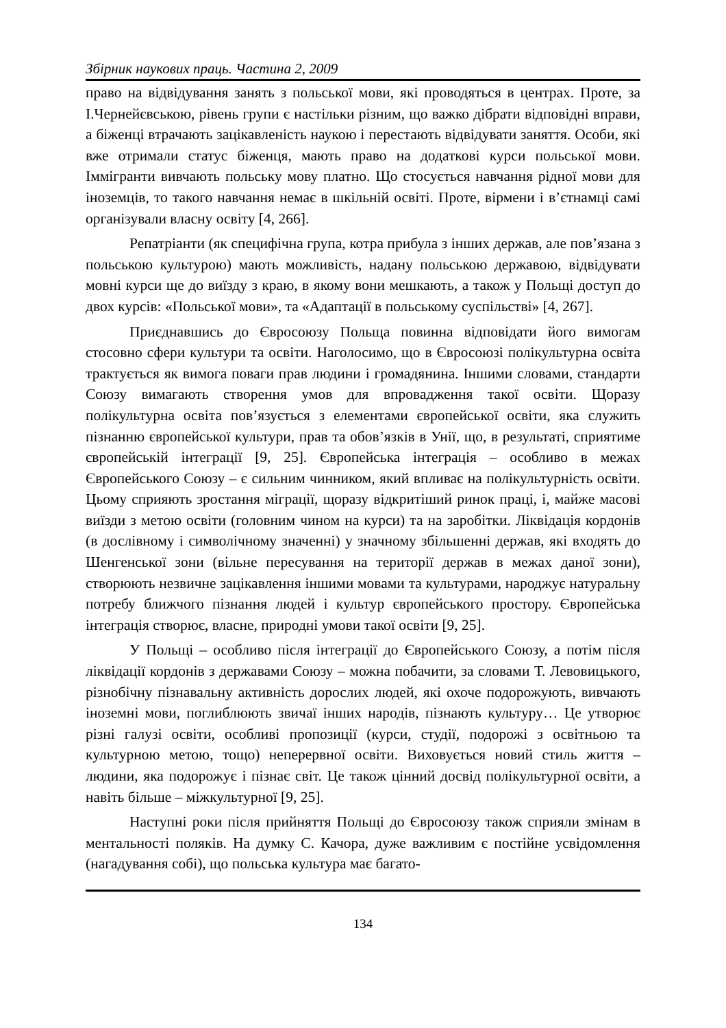Збірник наукових праць. Частина 2, 2009
право на відвідування занять з польської мови, які проводяться в центрах. Проте, за І.Чернейєвською, рівень групи є настільки різним, що важко дібрати відповідні вправи, а біженці втрачають зацікавленість наукою і перестають відвідувати заняття. Особи, які вже отримали статус біженця, мають право на додаткові курси польської мови. Іммігранти вивчають польську мову платно. Що стосується навчання рідної мови для іноземців, то такого навчання немає в шкільній освіті. Проте, вірмени і в’єтнамці самі організували власну освіту [4, 266].
Репатріанти (як специфічна група, котра прибула з інших держав, але пов’язана з польською культурою) мають можливість, надану польською державою, відвідувати мовні курси ще до виїзду з краю, в якому вони мешкають, а також у Польщі доступ до двох курсів: «Польської мови», та «Адаптації в польському суспільстві» [4, 267].
Приєднавшись до Євросоюзу Польща повинна відповідати його вимогам стосовно сфери культури та освіти. Наголосимо, що в Євросоюзі полікультурна освіта трактується як вимога поваги прав людини і громадянина. Іншими словами, стандарти Союзу вимагають створення умов для впровадження такої освіти. Щоразу полікультурна освіта пов’язується з елементами європейської освіти, яка служить пізнанню європейської культури, прав та обов’язків в Унії, що, в результаті, сприятиме європейській інтеграції [9, 25]. Європейська інтеграція – особливо в межах Європейського Союзу – є сильним чинником, який впливає на полікультурність освіти. Цьому сприяють зростання міграції, щоразу відкритіший ринок праці, і, майже масові виїзди з метою освіти (головним чином на курси) та на заробітки. Ліквідація кордонів (в дослівному і символічному значенні) у значному збільшенні держав, які входять до Шенгенської зони (вільне пересування на території держав в межах даної зони), створюють незвичне зацікавлення іншими мовами та культурами, народжує натуральну потребу ближчого пізнання людей і культур європейського простору. Європейська інтеграція створює, власне, природні умови такої освіти [9, 25].
У Польщі – особливо після інтеграції до Європейського Союзу, а потім після ліквідації кордонів з державами Союзу – можна побачити, за словами Т. Левовицького, різнобічну пізнавальну активність дорослих людей, які охоче подорожують, вивчають іноземні мови, поглиблюють звичаї інших народів, пізнають культуру… Це утворює різні галузі освіти, особливі пропозиції (курси, студії, подорожі з освітньою та культурною метою, тощо) неперервної освіти. Виховується новий стиль життя – людини, яка подорожує і пізнає світ. Це також цінний досвід полікультурної освіти, а навіть більше – міжкультурної [9, 25].
Наступні роки після прийняття Польщі до Євросоюзу також сприяли змінам в ментальності поляків. На думку С. Качора, дуже важливим є постійне усвідомлення (нагадування собі), що польська культура має багато-
134